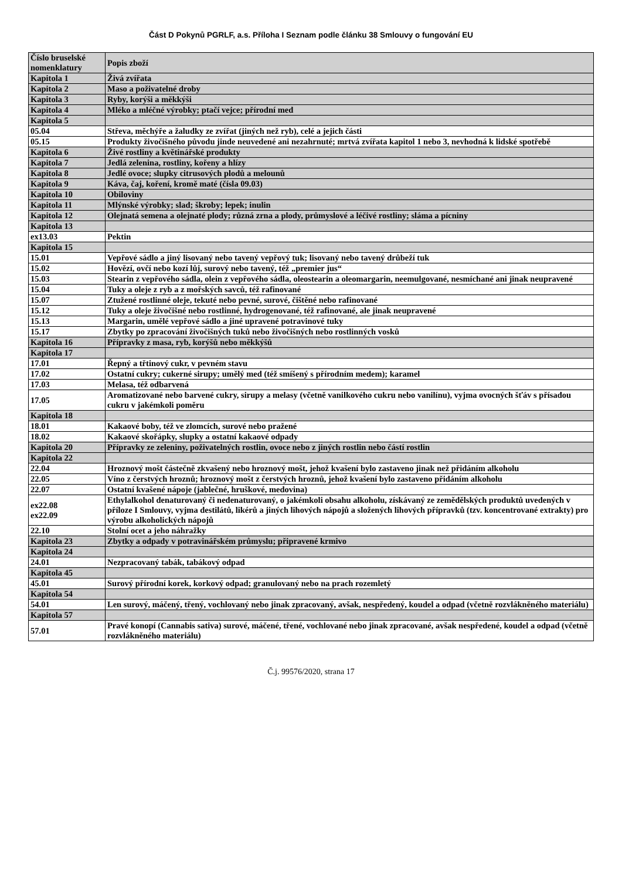Část D Pokynů PGRLF, a.s. Příloha I Seznam podle článku 38 Smlouvy o fungování EU
| Číslo bruselské nomenklatury | Popis zboží |
| --- | --- |
| Kapitola 1 | Živá zvířata |
| Kapitola 2 | Maso a poživatelné droby |
| Kapitola 3 | Ryby, korýši a měkkýši |
| Kapitola 4 | Mléko a mléčné výrobky; ptačí vejce; přírodní med |
| Kapitola 5 | |
| 05.04 | Střeva, měchýře a žaludky ze zvířat (jiných než ryb), celé a jejich části |
| 05.15 | Produkty živočišného původu jinde neuvedené ani nezahrnuté; mrtvá zvířata kapitol 1 nebo 3, nevhodná k lidské spotřebě |
| Kapitola 6 | Živé rostliny a květinářské produkty |
| Kapitola 7 | Jedlá zelenina, rostliny, kořeny a hlízy |
| Kapitola 8 | Jedlé ovoce; slupky citrusových plodů a melounů |
| Kapitola 9 | Káva, čaj, koření, kromě maté (čísla 09.03) |
| Kapitola 10 | Obiloviny |
| Kapitola 11 | Mlýnské výrobky; slad; škroby; lepek; inulin |
| Kapitola 12 | Olejnatá semena a olejnaté plody; různá zrna a plody, průmyslové a léčivé rostliny; sláma a pícniny |
| Kapitola 13 | |
| ex13.03 | Pektin |
| Kapitola 15 | |
| 15.01 | Vepřové sádlo a jiný lisovaný nebo tavený vepřový tuk; lisovaný nebo tavený drůbeží tuk |
| 15.02 | Hovězí, ovčí nebo kozí lůj, surový nebo tavený, též „premier jus“ |
| 15.03 | Stearin z vepřového sádla, olein z vepřového sádla, oleostearin a oleomargarin, neemulgované, nesmíchané ani jinak neupravené |
| 15.04 | Tuky a oleje z ryb a z mořských savců, též rafinované |
| 15.07 | Ztužené rostlinné oleje, tekuté nebo pevné, surové, čištěné nebo rafinované |
| 15.12 | Tuky a oleje živočišné nebo rostlinné, hydrogenované, též rafinované, ale jinak neupravené |
| 15.13 | Margarin, umělé vepřové sádlo a jiné upravené potravinové tuky |
| 15.17 | Zbytky po zpracování živočišných tuků nebo živočišných nebo rostlinných vosků |
| Kapitola 16 | Přípravky z masa, ryb, korýšů nebo měkkýšů |
| Kapitola 17 | |
| 17.01 | Řepný a třtinový cukr, v pevném stavu |
| 17.02 | Ostatní cukry; cukerné sirupy; umělý med (též smíšený s přírodním medem); karamel |
| 17.03 | Melasa, též odbarvená |
| 17.05 | Aromatizované nebo barvené cukry, sirupy a melasy (včetně vanilkového cukru nebo vanilínu), vyjma ovocných šťáv s přísadou cukru v jakémkoli poměru |
| Kapitola 18 | |
| 18.01 | Kakaové boby, též ve zlomcích, surové nebo pražené |
| 18.02 | Kakaové skořápky, slupky a ostatní kakaové odpady |
| Kapitola 20 | Přípravky ze zeleniny, poživatelných rostlin, ovoce nebo z jiných rostlin nebo částí rostlin |
| Kapitola 22 | |
| 22.04 | Hroznový mošt částečně zkvašený nebo hroznový mošt, jehož kvašení bylo zastaveno jinak než přidáním alkoholu |
| 22.05 | Víno z čerstvých hroznů; hroznový mošt z čerstvých hroznů, jehož kvašení bylo zastaveno přidáním alkoholu |
| 22.07 | Ostatní kvašené nápoje (jablečné, hruškové, medovina) |
| ex22.08 ex22.09 | Ethylalkohol denaturovaný či nedenaturovaný, o jakémkoli obsahu alkoholu, získávaný ze zemědělských produktů uvedených v příloze I Smlouvy, vyjma destilátů, likérů a jiných lihových nápojů a složených lihových přípravků (tzv. koncentrované extrakty) pro výrobu alkoholických nápojů |
| 22.10 | Stolní ocet a jeho náhražky |
| Kapitola 23 | Zbytky a odpady v potravinářském průmyslu; připravené krmivo |
| Kapitola 24 | |
| 24.01 | Nezpracovaný tabák, tabákový odpad |
| Kapitola 45 | |
| 45.01 | Surový přírodní korek, korkový odpad; granulovaný nebo na prach rozemletý |
| Kapitola 54 | |
| 54.01 | Len surový, máčený, třený, vochlovaný nebo jinak zpracovaný, avšak, nespředený, koudel a odpad (včetně rozvlákněného materiálu) |
| Kapitola 57 | |
| 57.01 | Pravé konopí (Cannabis sativa) surové, máčené, třené, vochlované nebo jinak zpracované, avšak nespředené, koudel a odpad (včetně rozvlákněného materiálu) |
Č.j. 99576/2020, strana 17